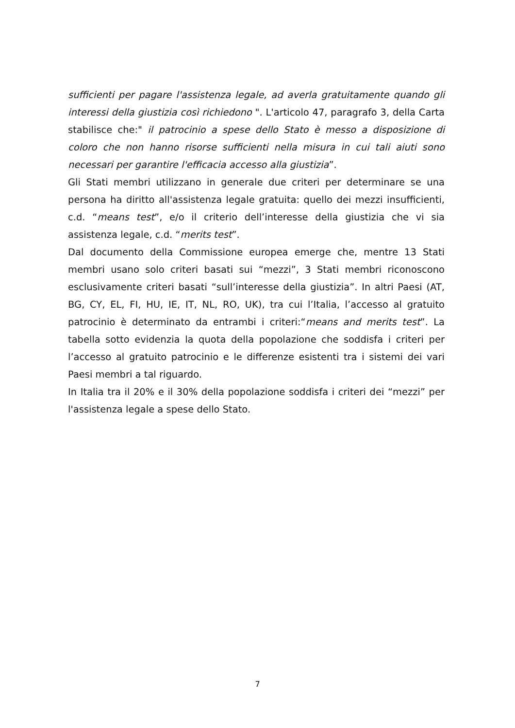sufficienti per pagare l'assistenza legale, ad averla gratuitamente quando gli interessi della giustizia così richiedono ". L'articolo 47, paragrafo 3, della Carta stabilisce che:" il patrocinio a spese dello Stato è messo a disposizione di coloro che non hanno risorse sufficienti nella misura in cui tali aiuti sono necessari per garantire l'efficacia accesso alla giustizia”.
Gli Stati membri utilizzano in generale due criteri per determinare se una persona ha diritto all'assistenza legale gratuita: quello dei mezzi insufficienti, c.d. “means test”, e/o il criterio dell’interesse della giustizia che vi sia assistenza legale, c.d. “merits test”.
Dal documento della Commissione europea emerge che, mentre 13 Stati membri usano solo criteri basati sui “mezzi”, 3 Stati membri riconoscono esclusivamente criteri basati “sull’interesse della giustizia”. In altri Paesi (AT, BG, CY, EL, FI, HU, IE, IT, NL, RO, UK), tra cui l’Italia, l’accesso al gratuito patrocinio è determinato da entrambi i criteri:“means and merits test”. La tabella sotto evidenzia la quota della popolazione che soddisfa i criteri per l’accesso al gratuito patrocinio e le differenze esistenti tra i sistemi dei vari Paesi membri a tal riguardo.
In Italia tra il 20% e il 30% della popolazione soddisfa i criteri dei “mezzi” per l'assistenza legale a spese dello Stato.
7